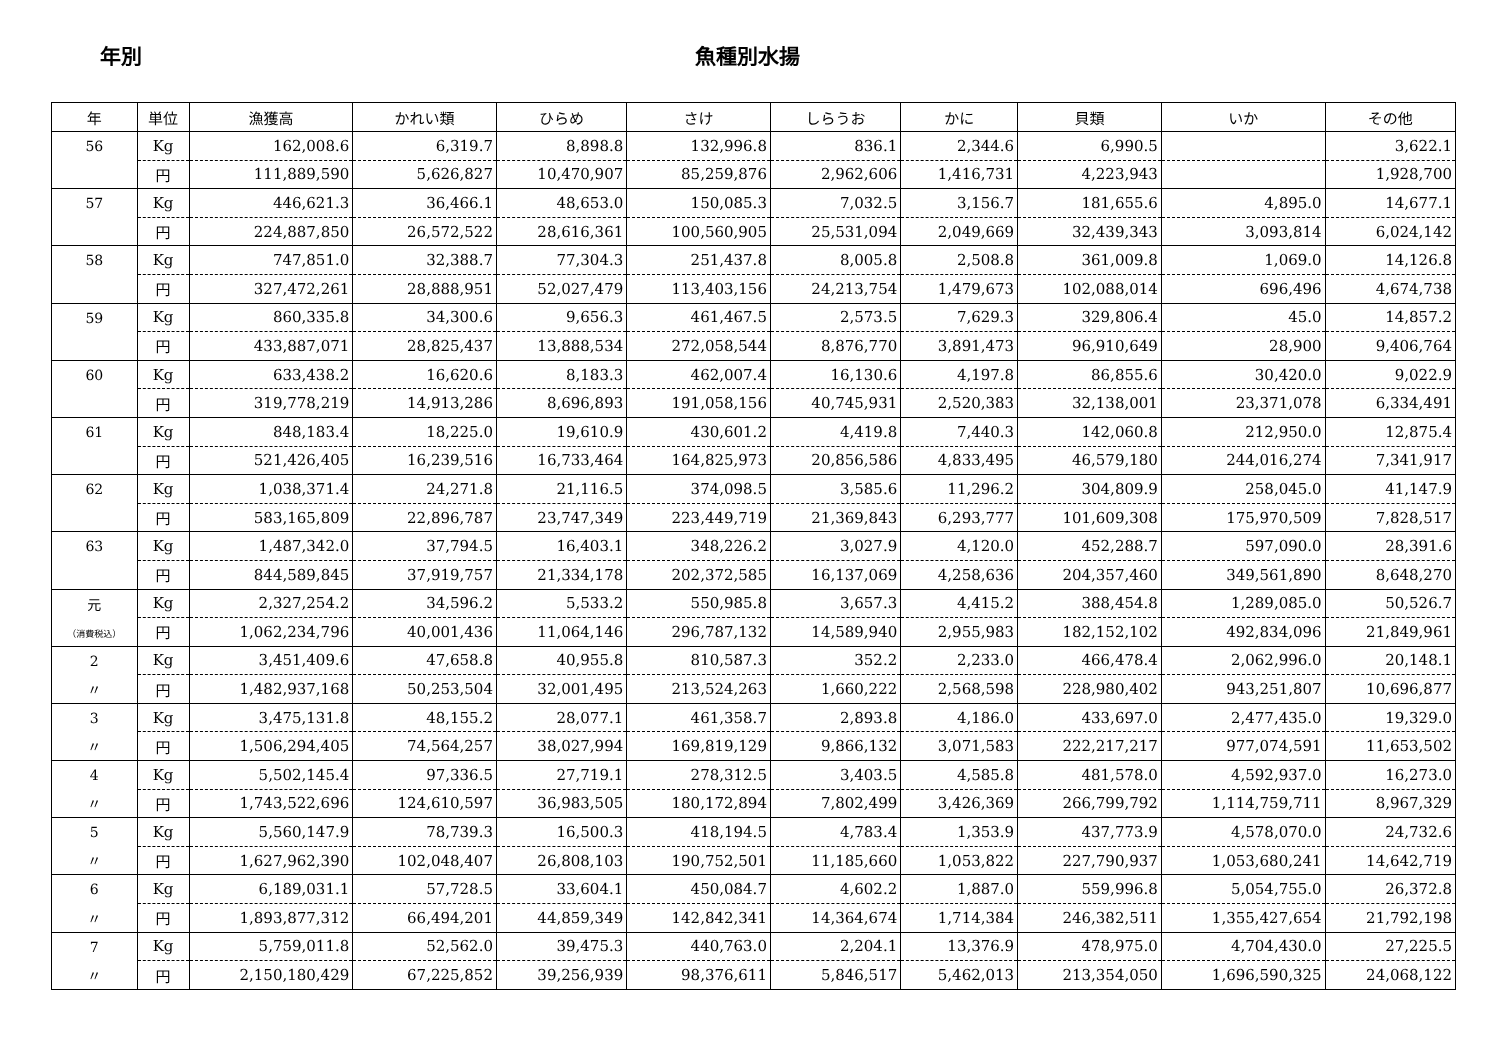年別 魚種別水揚
| 年 | 単位 | 漁獲高 | かれい類 | ひらめ | さけ | しらうお | かに | 貝類 | いか | その他 |
| --- | --- | --- | --- | --- | --- | --- | --- | --- | --- | --- |
| 56 | Kg | 162,008.6 | 6,319.7 | 8,898.8 | 132,996.8 | 836.1 | 2,344.6 | 6,990.5 | | 3,622.1 |
| | 円 | 111,889,590 | 5,626,827 | 10,470,907 | 85,259,876 | 2,962,606 | 1,416,731 | 4,223,943 | | 1,928,700 |
| 57 | Kg | 446,621.3 | 36,466.1 | 48,653.0 | 150,085.3 | 7,032.5 | 3,156.7 | 181,655.6 | 4,895.0 | 14,677.1 |
| | 円 | 224,887,850 | 26,572,522 | 28,616,361 | 100,560,905 | 25,531,094 | 2,049,669 | 32,439,343 | 3,093,814 | 6,024,142 |
| 58 | Kg | 747,851.0 | 32,388.7 | 77,304.3 | 251,437.8 | 8,005.8 | 2,508.8 | 361,009.8 | 1,069.0 | 14,126.8 |
| | 円 | 327,472,261 | 28,888,951 | 52,027,479 | 113,403,156 | 24,213,754 | 1,479,673 | 102,088,014 | 696,496 | 4,674,738 |
| 59 | Kg | 860,335.8 | 34,300.6 | 9,656.3 | 461,467.5 | 2,573.5 | 7,629.3 | 329,806.4 | 45.0 | 14,857.2 |
| | 円 | 433,887,071 | 28,825,437 | 13,888,534 | 272,058,544 | 8,876,770 | 3,891,473 | 96,910,649 | 28,900 | 9,406,764 |
| 60 | Kg | 633,438.2 | 16,620.6 | 8,183.3 | 462,007.4 | 16,130.6 | 4,197.8 | 86,855.6 | 30,420.0 | 9,022.9 |
| | 円 | 319,778,219 | 14,913,286 | 8,696,893 | 191,058,156 | 40,745,931 | 2,520,383 | 32,138,001 | 23,371,078 | 6,334,491 |
| 61 | Kg | 848,183.4 | 18,225.0 | 19,610.9 | 430,601.2 | 4,419.8 | 7,440.3 | 142,060.8 | 212,950.0 | 12,875.4 |
| | 円 | 521,426,405 | 16,239,516 | 16,733,464 | 164,825,973 | 20,856,586 | 4,833,495 | 46,579,180 | 244,016,274 | 7,341,917 |
| 62 | Kg | 1,038,371.4 | 24,271.8 | 21,116.5 | 374,098.5 | 3,585.6 | 11,296.2 | 304,809.9 | 258,045.0 | 41,147.9 |
| | 円 | 583,165,809 | 22,896,787 | 23,747,349 | 223,449,719 | 21,369,843 | 6,293,777 | 101,609,308 | 175,970,509 | 7,828,517 |
| 63 | Kg | 1,487,342.0 | 37,794.5 | 16,403.1 | 348,226.2 | 3,027.9 | 4,120.0 | 452,288.7 | 597,090.0 | 28,391.6 |
| | 円 | 844,589,845 | 37,919,757 | 21,334,178 | 202,372,585 | 16,137,069 | 4,258,636 | 204,357,460 | 349,561,890 | 8,648,270 |
| 元 | Kg | 2,327,254.2 | 34,596.2 | 5,533.2 | 550,985.8 | 3,657.3 | 4,415.2 | 388,454.8 | 1,289,085.0 | 50,526.7 |
| （消費税込） | 円 | 1,062,234,796 | 40,001,436 | 11,064,146 | 296,787,132 | 14,589,940 | 2,955,983 | 182,152,102 | 492,834,096 | 21,849,961 |
| 2 | Kg | 3,451,409.6 | 47,658.8 | 40,955.8 | 810,587.3 | 352.2 | 2,233.0 | 466,478.4 | 2,062,996.0 | 20,148.1 |
| 〃 | 円 | 1,482,937,168 | 50,253,504 | 32,001,495 | 213,524,263 | 1,660,222 | 2,568,598 | 228,980,402 | 943,251,807 | 10,696,877 |
| 3 | Kg | 3,475,131.8 | 48,155.2 | 28,077.1 | 461,358.7 | 2,893.8 | 4,186.0 | 433,697.0 | 2,477,435.0 | 19,329.0 |
| 〃 | 円 | 1,506,294,405 | 74,564,257 | 38,027,994 | 169,819,129 | 9,866,132 | 3,071,583 | 222,217,217 | 977,074,591 | 11,653,502 |
| 4 | Kg | 5,502,145.4 | 97,336.5 | 27,719.1 | 278,312.5 | 3,403.5 | 4,585.8 | 481,578.0 | 4,592,937.0 | 16,273.0 |
| 〃 | 円 | 1,743,522,696 | 124,610,597 | 36,983,505 | 180,172,894 | 7,802,499 | 3,426,369 | 266,799,792 | 1,114,759,711 | 8,967,329 |
| 5 | Kg | 5,560,147.9 | 78,739.3 | 16,500.3 | 418,194.5 | 4,783.4 | 1,353.9 | 437,773.9 | 4,578,070.0 | 24,732.6 |
| 〃 | 円 | 1,627,962,390 | 102,048,407 | 26,808,103 | 190,752,501 | 11,185,660 | 1,053,822 | 227,790,937 | 1,053,680,241 | 14,642,719 |
| 6 | Kg | 6,189,031.1 | 57,728.5 | 33,604.1 | 450,084.7 | 4,602.2 | 1,887.0 | 559,996.8 | 5,054,755.0 | 26,372.8 |
| 〃 | 円 | 1,893,877,312 | 66,494,201 | 44,859,349 | 142,842,341 | 14,364,674 | 1,714,384 | 246,382,511 | 1,355,427,654 | 21,792,198 |
| 7 | Kg | 5,759,011.8 | 52,562.0 | 39,475.3 | 440,763.0 | 2,204.1 | 13,376.9 | 478,975.0 | 4,704,430.0 | 27,225.5 |
| 〃 | 円 | 2,150,180,429 | 67,225,852 | 39,256,939 | 98,376,611 | 5,846,517 | 5,462,013 | 213,354,050 | 1,696,590,325 | 24,068,122 |